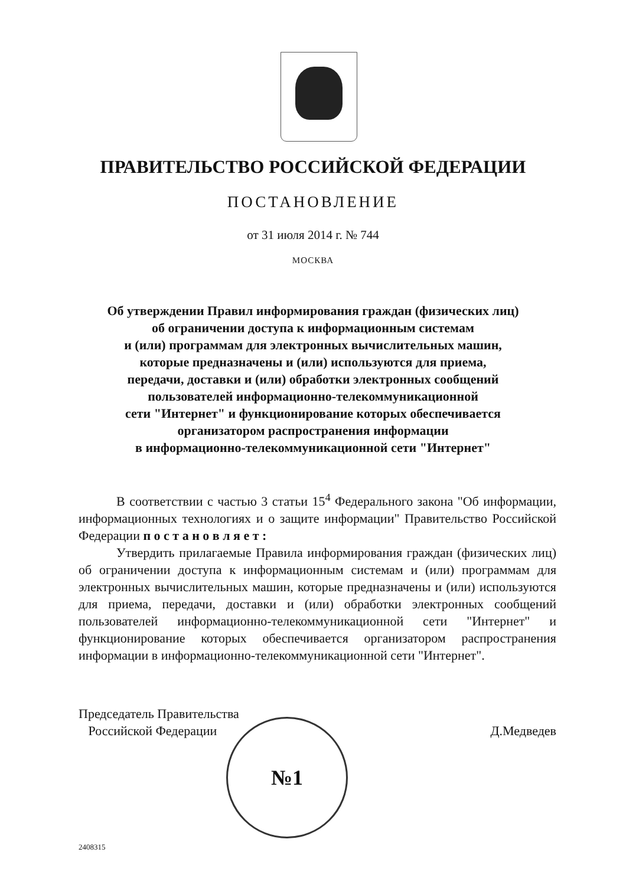ПРАВИТЕЛЬСТВО РОССИЙСКОЙ ФЕДЕРАЦИИ
ПОСТАНОВЛЕНИЕ
от 31 июля 2014 г. № 744
МОСКВА
Об утверждении Правил информирования граждан (физических лиц)
об ограничении доступа к информационным системам
и (или) программам для электронных вычислительных машин,
которые предназначены и (или) используются для приема,
передачи, доставки и (или) обработки электронных сообщений
пользователей информационно-телекоммуникационной
сети "Интернет" и функционирование которых обеспечивается
организатором распространения информации
в информационно-телекоммуникационной сети "Интернет"
В соответствии с частью 3 статьи 15<sup>4</sup> Федерального закона "Об информации, информационных технологиях и о защите информации" Правительство Российской Федерации п о с т а н о в л я е т :
Утвердить прилагаемые Правила информирования граждан (физических лиц) об ограничении доступа к информационным системам и (или) программам для электронных вычислительных машин, которые предназначены и (или) используются для приема, передачи, доставки и (или) обработки электронных сообщений пользователей информационно-телекоммуникационной сети "Интернет" и функционирование которых обеспечивается организатором распространения информации в информационно-телекоммуникационной сети "Интернет".
Председатель Правительства
Российской Федерации
Д.Медведев
№1
2408315